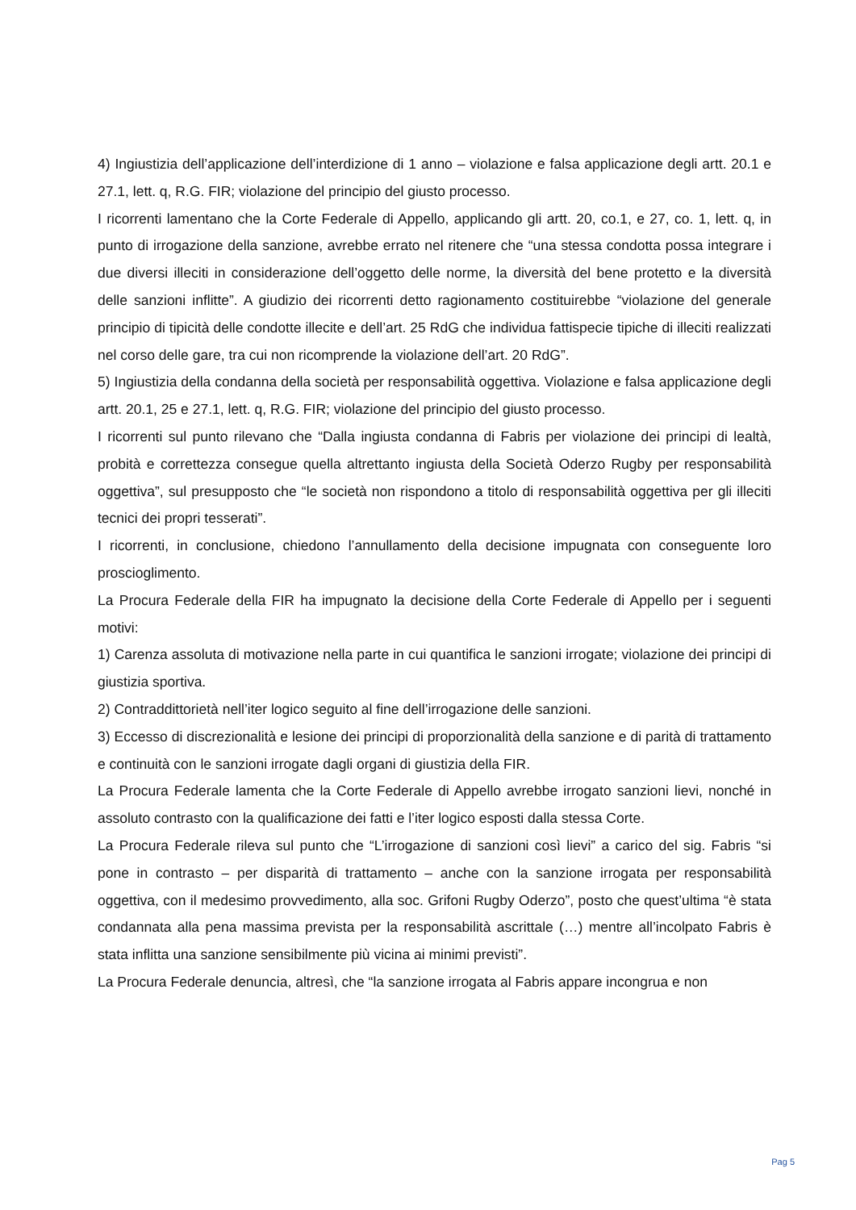4) Ingiustizia dell’applicazione dell’interdizione di 1 anno – violazione e falsa applicazione degli artt. 20.1 e 27.1, lett. q, R.G. FIR; violazione del principio del giusto processo.
I ricorrenti lamentano che la Corte Federale di Appello, applicando gli artt. 20, co.1, e 27, co. 1, lett. q, in punto di irrogazione della sanzione, avrebbe errato nel ritenere che “una stessa condotta possa integrare i due diversi illeciti in considerazione dell’oggetto delle norme, la diversità del bene protetto e la diversità delle sanzioni inflitte”. A giudizio dei ricorrenti detto ragionamento costituirebbe “violazione del generale principio di tipicità delle condotte illecite e dell’art. 25 RdG che individua fattispecie tipiche di illeciti realizzati nel corso delle gare, tra cui non ricomprende la violazione dell’art. 20 RdG”.
5) Ingiustizia della condanna della società per responsabilità oggettiva. Violazione e falsa applicazione degli artt. 20.1, 25 e 27.1, lett. q, R.G. FIR; violazione del principio del giusto processo.
I ricorrenti sul punto rilevano che “Dalla ingiusta condanna di Fabris per violazione dei principi di lealtà, probità e correttezza consegue quella altrettanto ingiusta della Società Oderzo Rugby per responsabilità oggettiva”, sul presupposto che “le società non rispondono a titolo di responsabilità oggettiva per gli illeciti tecnici dei propri tesserati”.
I ricorrenti, in conclusione, chiedono l’annullamento della decisione impugnata con conseguente loro proscioglimento.
La Procura Federale della FIR ha impugnato la decisione della Corte Federale di Appello per i seguenti motivi:
1) Carenza assoluta di motivazione nella parte in cui quantifica le sanzioni irrogate; violazione dei principi di giustizia sportiva.
2) Contraddittorietà nell’iter logico seguito al fine dell’irrogazione delle sanzioni.
3) Eccesso di discrezionalità e lesione dei principi di proporzionalità della sanzione e di parità di trattamento e continuità con le sanzioni irrogate dagli organi di giustizia della FIR.
La Procura Federale lamenta che la Corte Federale di Appello avrebbe irrogato sanzioni lievi, nonché in assoluto contrasto con la qualificazione dei fatti e l’iter logico esposti dalla stessa Corte.
La Procura Federale rileva sul punto che “L’irrogazione di sanzioni così lievi” a carico del sig. Fabris “si pone in contrasto – per disparità di trattamento – anche con la sanzione irrogata per responsabilità oggettiva, con il medesimo provvedimento, alla soc. Grifoni Rugby Oderzo”, posto che quest’ultima “è stata condannata alla pena massima prevista per la responsabilità ascrittale (…) mentre all’incolpato Fabris è stata inflitta una sanzione sensibilmente più vicina ai minimi previsti”.
La Procura Federale denuncia, altresì, che “la sanzione irrogata al Fabris appare incongrua e non
Pag 5